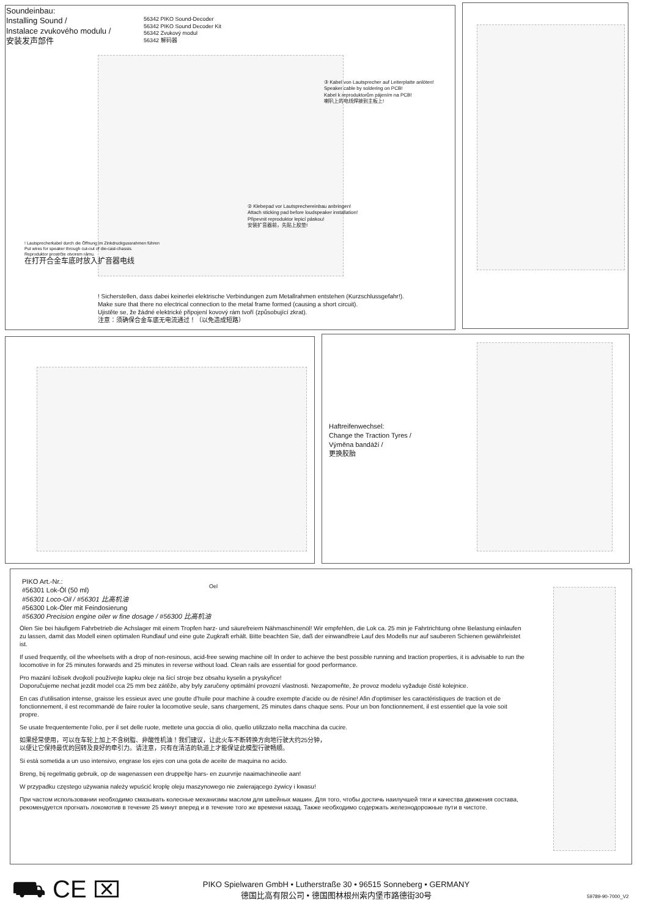Soundeinbau:
Installing Sound /
Instalace zvukového modulu /
安装发声部件
56342 PIKO Sound-Decoder
56342 PIKO Sound Decoder Kit
56342 Zvukový modul
56342 解码器
③ Kabel von Lautsprecher auf Leiterplatte anlöten!
Speaker cable by soldering on PCB!
Kabel k reproduktorům pájením na PCB!
喇叭上的电线焊接到主板上!
② Klebepad vor Lautsprechereinbau anbringen!
Attach sticking pad before loudspeaker installation!
Připevnit reproduktor lepicí páskou!
安装扩音器前，先贴上胶垫!
! Lautsprecherkabel durch die Öffnung im Zinkdruckgussrahmen führen
Put wires for speaker through cut-out of die-cast-chassis.
Reproduktor prostrčte otvorem rámu.
在打开合金车底时放入扩音器电线
! Sicherstellen, dass dabei keinerlei elektrische Verbindungen zum Metallrahmen entstehen (Kurzschlussgefahr!).
Make sure that there no electrical connection to the metal frame formed (causing a short circuit).
Ujistěte se, že žádné elektrické připojení kovový rám tvoří (způsobující zkrat).
注意：须确保合金车底无电流通过！（以免造成短路）
Haftreifenwechsel:
Change the Traction Tyres /
Výměna bandáží /
更换胶胎
PIKO Art.-Nr.:
#56301 Lok-Öl (50 ml)
#56301 Loco-Oil / #56301 比高机油
#56300 Lok-Öler mit Feindosierung
#56300 Precision engine oiler w fine dosage / #56300 比高机油
Oel
Ölen Sie bei häufigem Fahrbetrieb die Achslager mit einem Tropfen harz- und säurefreiem Nähmaschinenöl! Wir empfehlen, die Lok ca. 25 min je Fahrtrichtung ohne Belastung einlaufen zu lassen, damit das Modell einen optimalen Rundlauf und eine gute Zugkraft erhält. Bitte beachten Sie, daß der einwandfreie Lauf des Modells nur auf sauberen Schienen gewährleistet ist.
If used frequently, oil the wheelsets with a drop of non-resinous, acid-free sewing machine oil! In order to achieve the best possible running and traction properties, it is advisable to run the locomotive in for 25 minutes forwards and 25 minutes in reverse without load. Clean rails are essential for good performance.
Pro mazání ložisek dvojkolí používejte kapku oleje na šicí stroje bez obsahu kyselin a pryskyřice!
Doporučujeme nechat jezdit model cca 25 mm bez zátěže, aby byly zaručeny optimální provozní vlastnosti. Nezapomeňte, že provoz modelu vyžaduje čisté kolejnice.
En cas d'utilisation intense, graisse les essieux avec une goutte d'huile pour machine à coudre exempte d'acide ou de résine! Afin d'optimiser les caractéristiques de traction et de fonctionnement, il est recommandé de faire rouler la locomotive seule, sans chargement, 25 minutes dans chaque sens. Pour un bon fonctionnement, il est essentiel que la voie soit propre.
Se usate frequentemente l'olio, per il set delle ruote, mettete una goccia di olio, quello utilizzato nella macchina da cucire.
如果经常使用，可以在车轮上加上不含树脂、非酸性机油！我们建议，让此火车不断转换方向地行驶大约25分钟，
以便让它保持最优的回转及良好的牵引力。请注意，只有在清洁的轨道上才能保证此模型行驶畅顺。
Si está sometida a un uso intensivo, engrase los ejes con una gota de aceite de maquina no acido.
Breng, bij regelmatig gebruik, op de wagenassen een druppeltje hars- en zuurvrije naaimachineolie aan!
W przypadku częstego używania należy wpuścić kroplę oleju maszynowego nie zwierającego żywicy i kwasu!
При частом использовании необходимо смазывать колесные механизмы маслом для швейных машин. Для того, чтобы достичь наилучшей тяги и качества движения состава, рекомендуется прогнать локомотив в течение 25 минут вперед и в течение того же времени назад. Также необходимо содержать железнодорожные пути в чистоте.
⛟ CE ⌧
PIKO Spielwaren GmbH • Lutherstraße 30 • 96515 Sonneberg • GERMANY
德国比高有限公司 • 德国图林根州索内堡市路德街30号
59789-90-7000_V2